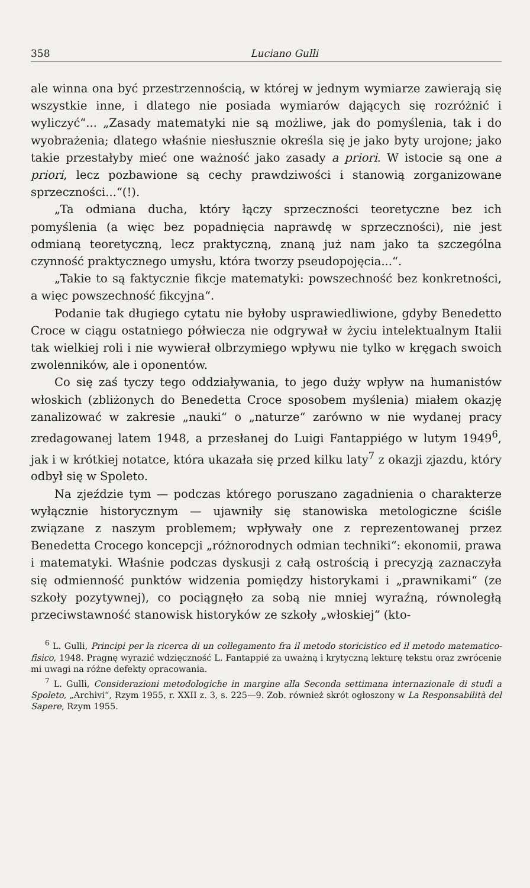358 Luciano Gulli
ale winna ona być przestrzennością, w której w jednym wymiarze zawierają się wszystkie inne, i dlatego nie posiada wymiarów dających się rozróżnić i wyliczyć“... „Zasady matematyki nie są możliwe, jak do pomyślenia, tak i do wyobrażenia; dlatego właśnie niesłusznie określa się je jako byty urojone; jako takie przestałyby mieć one ważność jako zasady a priori. W istocie są one a priori, lecz pozbawione są cechy prawdziwości i stanowią zorganizowane sprzeczności...“(!).
„Ta odmiana ducha, który łączy sprzeczności teoretyczne bez ich pomyślenia (a więc bez popadnięcia naprawdę w sprzeczności), nie jest odmianą teoretyczną, lecz praktyczną, znaną już nam jako ta szczególna czynność praktycznego umysłu, która tworzy pseudopojęcia...“.
„Takie to są faktycznie fikcje matematyki: powszechność bez konkretności, a więc powszechność fikcyjna“.
Podanie tak długiego cytatu nie byłoby usprawiedliwione, gdyby Benedetto Croce w ciągu ostatniego półwiecza nie odgrywał w życiu intelektualnym Italii tak wielkiej roli i nie wywierał olbrzymiego wpływu nie tylko w kręgach swoich zwolenników, ale i oponentów.
Co się zaś tyczy tego oddziaływania, to jego duży wpływ na humanistów włoskich (zbliżonych do Benedetta Croce sposobem myślenia) miałem okazję zanalizować w zakresie „nauki“ o „naturze“ zarówno w nie wydanej pracy zredagowanej latem 1948, a przesłanej do Luigi Fantappiégo w lutym 1949<sup>6</sup>, jak i w krótkiej notatce, która ukazała się przed kilku laty<sup>7</sup> z okazji zjazdu, który odbył się w Spoleto.
Na zjeździe tym — podczas którego poruszano zagadnienia o charakterze wyłącznie historycznym — ujawniły się stanowiska metologiczne ściśle związane z naszym problemem; wpływały one z reprezentowanej przez Benedetta Crocego koncepcji „różnorodnych odmian techniki“: ekonomii, prawa i matematyki. Właśnie podczas dyskusji z całą ostrością i precyzją zaznaczyła się odmienność punktów widzenia pomiędzy historykami i „prawnikami“ (ze szkoły pozytywnej), co pociągnęło za sobą nie mniej wyraźną, równoległą przeciwstawność stanowisk historyków ze szkoły „włoskiej“ (kto-
<sup>6</sup> L. Gulli, Principi per la ricerca di un collegamento fra il metodo storicistico ed il metodo matematico-fisico, 1948. Pragnę wyrazić wdzięczność L. Fantappié za uważną i krytyczną lekturę tekstu oraz zwrócenie mi uwagi na różne defekty opracowania.
<sup>7</sup> L. Gulli, Considerazioni metodologiche in margine alla Seconda settimana internazionale di studi a Spoleto, „Archivi“, Rzym 1955, r. XXII z. 3, s. 225—9. Zob. również skrót ogłoszony w La Responsabilità del Sapere, Rzym 1955.